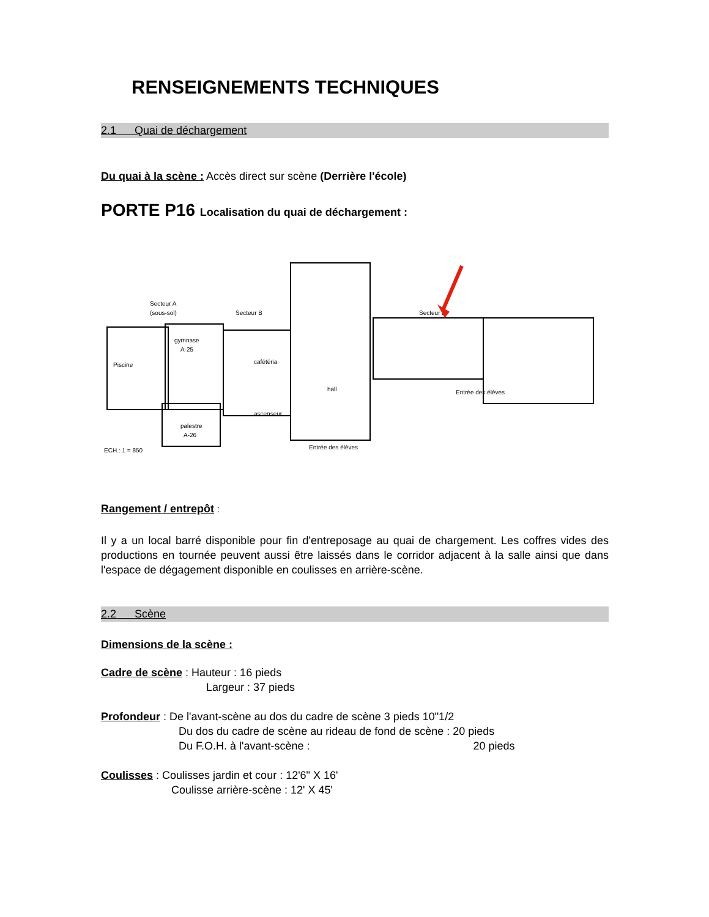RENSEIGNEMENTS TECHNIQUES
2.1 Quai de déchargement
Du quai à la scène : Accès direct sur scène (Derrière l'école)
PORTE P16 Localisation du quai de déchargement :
Secteur A
(sous-sol)
Secteur B
Secteur D
Piscine
gymnase
A-25
palestre
A-26
cafétéria
hall
ascenseur
Entrée des élèves
Entrée des élèves
ECH.: 1 = 850
Rangement / entrepôt
:
Il y a un local barré disponible pour fin d'entreposage au quai de chargement. Les coffres vides des productions en tournée peuvent aussi être laissés dans le corridor adjacent à la salle ainsi que dans l'espace de dégagement disponible en coulisses en arrière-scène.
2.2 Scène
Dimensions de la scène :
Cadre de scène : Hauteur : 16 pieds
Largeur : 37 pieds
Profondeur : De l'avant-scène au dos du cadre de scène 3 pieds 10"1/2
Du dos du cadre de scène au rideau de fond de scène : 20 pieds
Du F.O.H. à l'avant-scène : 20 pieds
Coulisses : Coulisses jardin et cour : 12'6" X 16'
Coulisse arrière-scène : 12' X 45'